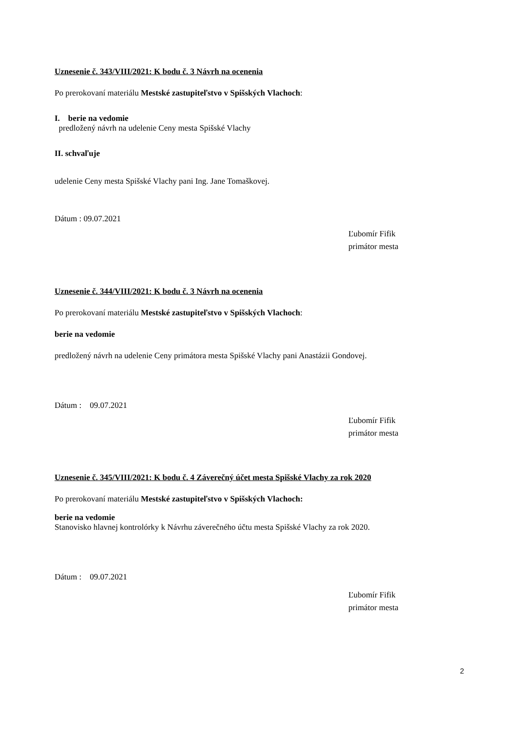Uznesenie č. 343/VIII/2021: K bodu č. 3 Návrh na ocenenia
Po prerokovaní materiálu Mestské zastupiteľstvo v Spišských Vlachoch:
I. berie na vedomie
predložený návrh na udelenie Ceny mesta Spišské Vlachy
II. schvaľuje
udelenie Ceny mesta Spišské Vlachy pani Ing. Jane Tomaškovej.
Dátum : 09.07.2021
Ľubomír Fifik
primátor mesta
Uznesenie č. 344/VIII/2021: K bodu č. 3 Návrh na ocenenia
Po prerokovaní materiálu Mestské zastupiteľstvo v Spišských Vlachoch:
berie na vedomie
predložený návrh na udelenie Ceny primátora mesta Spišské Vlachy pani Anastázii Gondovej.
Dátum : 09.07.2021
Ľubomír Fifik
primátor mesta
Uznesenie č. 345/VIII/2021: K bodu č. 4 Záverečný účet mesta Spišské Vlachy za rok 2020
Po prerokovaní materiálu Mestské zastupiteľstvo v Spišských Vlachoch:
berie na vedomie
Stanovisko hlavnej kontrolórky k Návrhu záverečného účtu mesta Spišské Vlachy za rok 2020.
Dátum : 09.07.2021
Ľubomír Fifik
primátor mesta
2